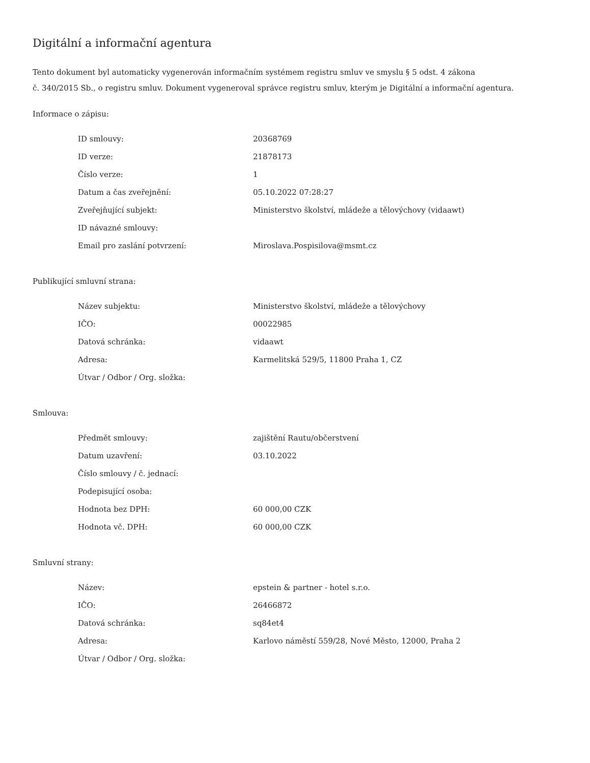Digitální a informační agentura
Tento dokument byl automaticky vygenerován informačním systémem registru smluv ve smyslu § 5 odst. 4 zákona
č. 340/2015 Sb., o registru smluv. Dokument vygeneroval správce registru smluv, kterým je Digitální a informační agentura.
Informace o zápisu:
| ID smlouvy: | 20368769 |
| ID verze: | 21878173 |
| Číslo verze: | 1 |
| Datum a čas zveřejnění: | 05.10.2022 07:28:27 |
| Zveřejňující subjekt: | Ministerstvo školství, mládeže a tělovýchovy (vidaawt) |
| ID návazné smlouvy: | |
| Email pro zaslání potvrzení: | Miroslava.Pospisilova@msmt.cz |
Publikující smluvní strana:
| Název subjektu: | Ministerstvo školství, mládeže a tělovýchovy |
| IČO: | 00022985 |
| Datová schránka: | vidaawt |
| Adresa: | Karmelitská 529/5, 11800 Praha 1, CZ |
| Útvar / Odbor / Org. složka: | |
Smlouva:
| Předmět smlouvy: | zajištění Rautu/občerstvení |
| Datum uzavření: | 03.10.2022 |
| Číslo smlouvy / č. jednací: | |
| Podepisující osoba: | |
| Hodnota bez DPH: | 60 000,00 CZK |
| Hodnota vč. DPH: | 60 000,00 CZK |
Smluvní strany:
| Název: | epstein & partner - hotel s.r.o. |
| IČO: | 26466872 |
| Datová schránka: | sq84et4 |
| Adresa: | Karlovo náměstí 559/28, Nové Město, 12000, Praha 2 |
| Útvar / Odbor / Org. složka: | |